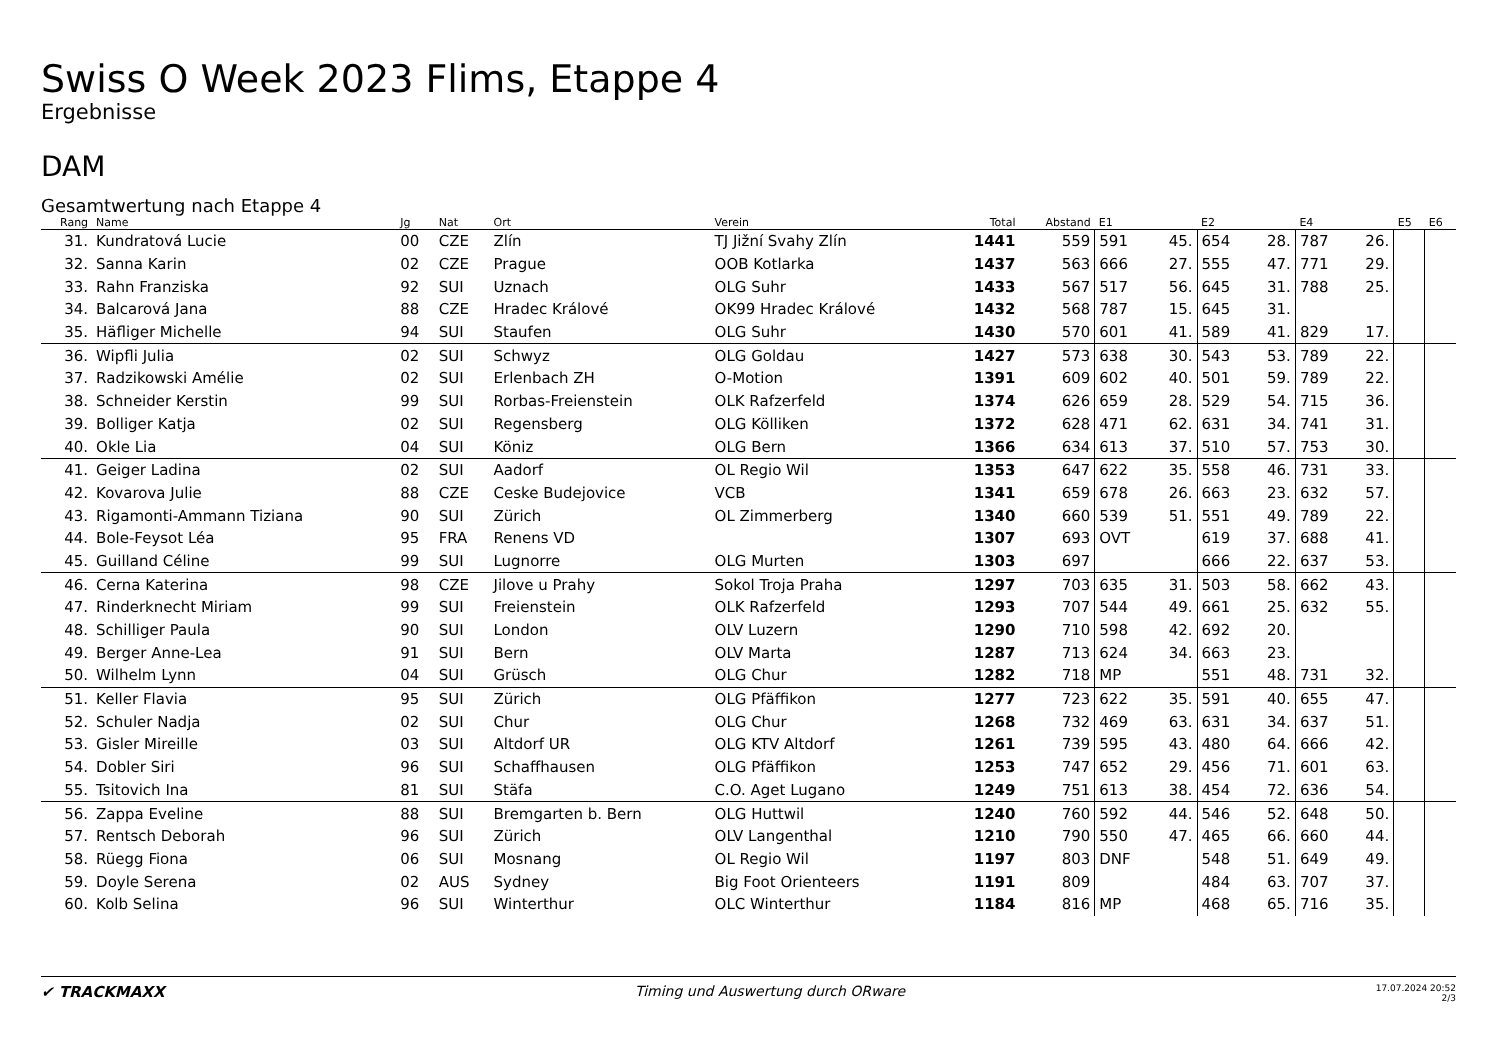Swiss O Week 2023 Flims, Etappe 4
Ergebnisse
DAM
Gesamtwertung nach Etappe 4
| Rang | Name | Jg | Nat | Ort | Verein | Total | Abstand | E1 | | E2 | | E4 | | E5 | E6 |
| --- | --- | --- | --- | --- | --- | --- | --- | --- | --- | --- | --- | --- | --- | --- | --- |
| 31. | Kundratová Lucie | 00 | CZE | Zlín | TJ Jižní Svahy Zlín | 1441 | 559 | 591 | 45. | 654 | 28. | 787 | 26. | | |
| 32. | Sanna Karin | 02 | CZE | Prague | OOB Kotlarka | 1437 | 563 | 666 | 27. | 555 | 47. | 771 | 29. | | |
| 33. | Rahn Franziska | 92 | SUI | Uznach | OLG Suhr | 1433 | 567 | 517 | 56. | 645 | 31. | 788 | 25. | | |
| 34. | Balcarová Jana | 88 | CZE | Hradec Králové | OK99 Hradec Králové | 1432 | 568 | 787 | 15. | 645 | 31. | | | | |
| 35. | Häfliger Michelle | 94 | SUI | Staufen | OLG Suhr | 1430 | 570 | 601 | 41. | 589 | 41. | 829 | 17. | | |
| 36. | Wipfli Julia | 02 | SUI | Schwyz | OLG Goldau | 1427 | 573 | 638 | 30. | 543 | 53. | 789 | 22. | | |
| 37. | Radzikowski Amélie | 02 | SUI | Erlenbach ZH | O-Motion | 1391 | 609 | 602 | 40. | 501 | 59. | 789 | 22. | | |
| 38. | Schneider Kerstin | 99 | SUI | Rorbas-Freienstein | OLK Rafzerfeld | 1374 | 626 | 659 | 28. | 529 | 54. | 715 | 36. | | |
| 39. | Bolliger Katja | 02 | SUI | Regensberg | OLG Kölliken | 1372 | 628 | 471 | 62. | 631 | 34. | 741 | 31. | | |
| 40. | Okle Lia | 04 | SUI | Köniz | OLG Bern | 1366 | 634 | 613 | 37. | 510 | 57. | 753 | 30. | | |
| 41. | Geiger Ladina | 02 | SUI | Aadorf | OL Regio Wil | 1353 | 647 | 622 | 35. | 558 | 46. | 731 | 33. | | |
| 42. | Kovarova Julie | 88 | CZE | Ceske Budejovice | VCB | 1341 | 659 | 678 | 26. | 663 | 23. | 632 | 57. | | |
| 43. | Rigamonti-Ammann Tiziana | 90 | SUI | Zürich | OL Zimmerberg | 1340 | 660 | 539 | 51. | 551 | 49. | 789 | 22. | | |
| 44. | Bole-Feysot Léa | 95 | FRA | Renens VD | | 1307 | 693 | OVT | | 619 | 37. | 688 | 41. | | |
| 45. | Guilland Céline | 99 | SUI | Lugnorre | OLG Murten | 1303 | 697 | | | 666 | 22. | 637 | 53. | | |
| 46. | Cerna Katerina | 98 | CZE | Jilove u Prahy | Sokol Troja Praha | 1297 | 703 | 635 | 31. | 503 | 58. | 662 | 43. | | |
| 47. | Rinderknecht Miriam | 99 | SUI | Freienstein | OLK Rafzerfeld | 1293 | 707 | 544 | 49. | 661 | 25. | 632 | 55. | | |
| 48. | Schilliger Paula | 90 | SUI | London | OLV Luzern | 1290 | 710 | 598 | 42. | 692 | 20. | | | | |
| 49. | Berger Anne-Lea | 91 | SUI | Bern | OLV Marta | 1287 | 713 | 624 | 34. | 663 | 23. | | | | |
| 50. | Wilhelm Lynn | 04 | SUI | Grüsch | OLG Chur | 1282 | 718 | MP | | 551 | 48. | 731 | 32. | | |
| 51. | Keller Flavia | 95 | SUI | Zürich | OLG Pfäffikon | 1277 | 723 | 622 | 35. | 591 | 40. | 655 | 47. | | |
| 52. | Schuler Nadja | 02 | SUI | Chur | OLG Chur | 1268 | 732 | 469 | 63. | 631 | 34. | 637 | 51. | | |
| 53. | Gisler Mireille | 03 | SUI | Altdorf UR | OLG KTV Altdorf | 1261 | 739 | 595 | 43. | 480 | 64. | 666 | 42. | | |
| 54. | Dobler Siri | 96 | SUI | Schaffhausen | OLG Pfäffikon | 1253 | 747 | 652 | 29. | 456 | 71. | 601 | 63. | | |
| 55. | Tsitovich Ina | 81 | SUI | Stäfa | C.O. Aget Lugano | 1249 | 751 | 613 | 38. | 454 | 72. | 636 | 54. | | |
| 56. | Zappa Eveline | 88 | SUI | Bremgarten b. Bern | OLG Huttwil | 1240 | 760 | 592 | 44. | 546 | 52. | 648 | 50. | | |
| 57. | Rentsch Deborah | 96 | SUI | Zürich | OLV Langenthal | 1210 | 790 | 550 | 47. | 465 | 66. | 660 | 44. | | |
| 58. | Rüegg Fiona | 06 | SUI | Mosnang | OL Regio Wil | 1197 | 803 | DNF | | 548 | 51. | 649 | 49. | | |
| 59. | Doyle Serena | 02 | AUS | Sydney | Big Foot Orienteers | 1191 | 809 | | | 484 | 63. | 707 | 37. | | |
| 60. | Kolb Selina | 96 | SUI | Winterthur | OLC Winterthur | 1184 | 816 | MP | | 468 | 65. | 716 | 35. | | |
✔ TRACKMAXX Timing und Auswertung durch ORware
17.07.2024 20:52
2/3